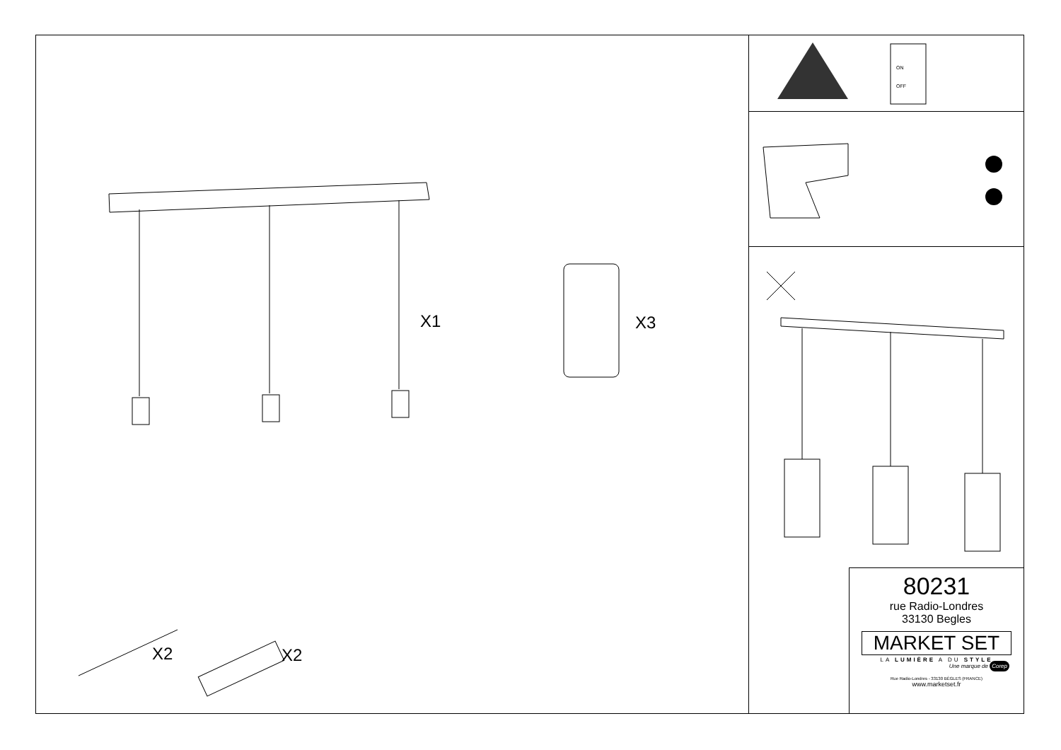X1 X3
X2 X2
ON
OFF
80231
rue Radio-Londres
33130 Begles
MARKET SET
LA LUMIÈRE A DU STYLE
Une marque de Corep
Rue Radio-Londres - 33130 BÈGLES (FRANCE)
www.marketset.fr